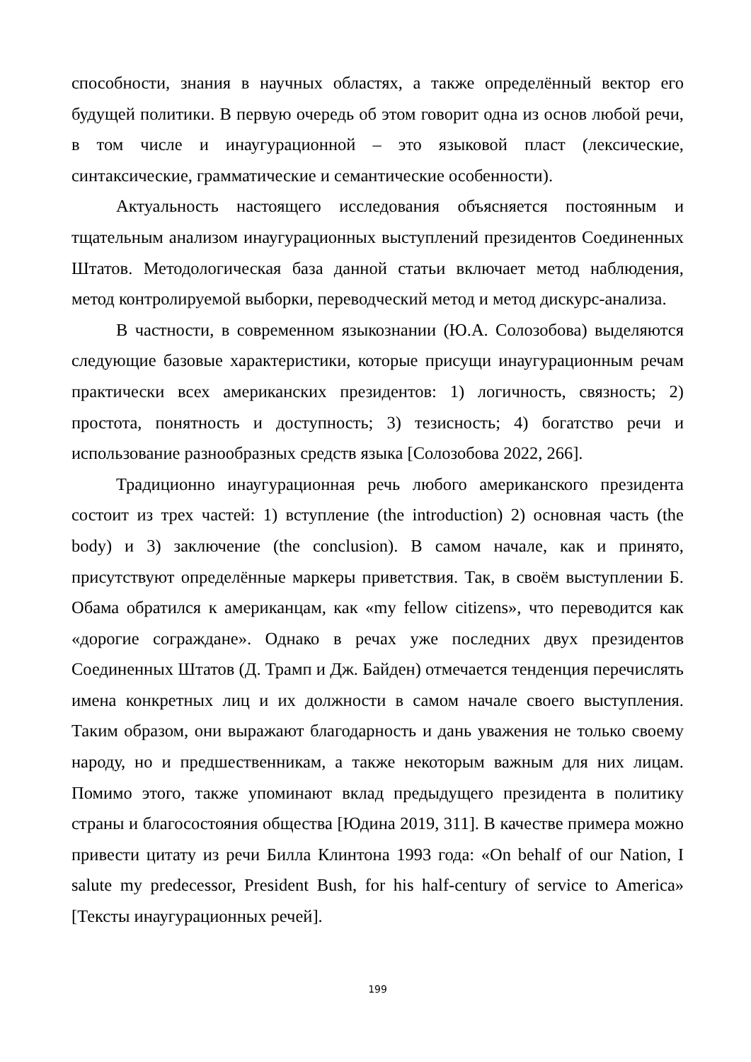способности, знания в научных областях, а также определённый вектор его будущей политики. В первую очередь об этом говорит одна из основ любой речи, в том числе и инаугурационной – это языковой пласт (лексические, синтаксические, грамматические и семантические особенности).
Актуальность настоящего исследования объясняется постоянным и тщательным анализом инаугурационных выступлений президентов Соединенных Штатов. Методологическая база данной статьи включает метод наблюдения, метод контролируемой выборки, переводческий метод и метод дискурс-анализа.
В частности, в современном языкознании (Ю.А. Солозобова) выделяются следующие базовые характеристики, которые присущи инаугурационным речам практически всех американских президентов: 1) логичность, связность; 2) простота, понятность и доступность; 3) тезисность; 4) богатство речи и использование разнообразных средств языка [Солозобова 2022, 266].
Традиционно инаугурационная речь любого американского президента состоит из трех частей: 1) вступление (the introduction) 2) основная часть (the body) и 3) заключение (the conclusion). В самом начале, как и принято, присутствуют определённые маркеры приветствия. Так, в своём выступлении Б. Обама обратился к американцам, как «my fellow citizens», что переводится как «дорогие сограждане». Однако в речах уже последних двух президентов Соединенных Штатов (Д. Трамп и Дж. Байден) отмечается тенденция перечислять имена конкретных лиц и их должности в самом начале своего выступления. Таким образом, они выражают благодарность и дань уважения не только своему народу, но и предшественникам, а также некоторым важным для них лицам. Помимо этого, также упоминают вклад предыдущего президента в политику страны и благосостояния общества [Юдина 2019, 311]. В качестве примера можно привести цитату из речи Билла Клинтона 1993 года: «On behalf of our Nation, I salute my predecessor, President Bush, for his half-century of service to America» [Тексты инаугурационных речей].
199